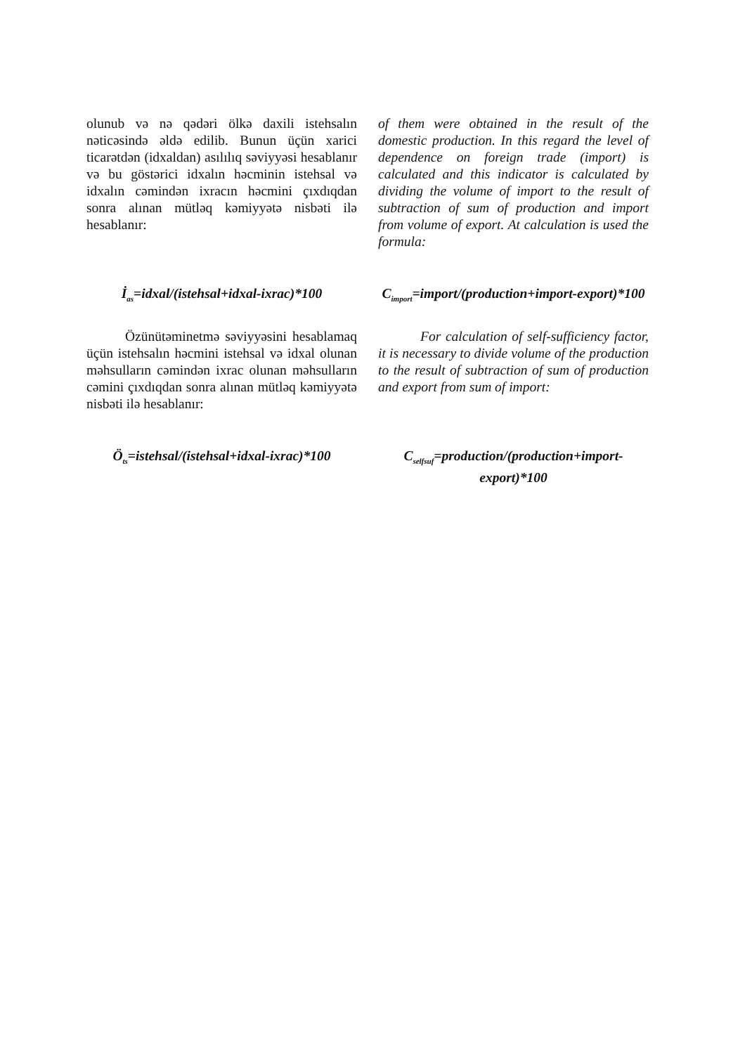olunub və nə qədəri ölkə daxili istehsalın nəticəsində əldə edilib. Bunun üçün xarici ticarətdən (idxaldan) asılılıq səviyyəsi hesablanır və bu göstərici idxalın həcminin istehsal və idxalın cəmindən ixracın həcmini çıxdıqdan sonra alınan mütləq kəmiyyətə nisbəti ilə hesablanır:
of them were obtained in the result of the domestic production. In this regard the level of dependence on foreign trade (import) is calculated and this indicator is calculated by dividing the volume of import to the result of subtraction of sum of production and import from volume of export. At calculation is used the formula:
İ<sub>as</sub>=idxal/(istehsal+idxal-ixrac)*100
C<sub>import</sub>=import/(production+import-export)*100
Özünütəminetmə səviyyəsini hesablamaq üçün istehsalın həcmini istehsal və idxal olunan məhsulların cəmindən ixrac olunan məhsulların cəmini çıxdıqdan sonra alınan mütləq kəmiyyətə nisbəti ilə hesablanır:
For calculation of self-sufficiency factor, it is necessary to divide volume of the production to the result of subtraction of sum of production and export from sum of import:
Ö<sub>ts</sub>=istehsal/(istehsal+idxal-ixrac)*100
C<sub>selfsuf</sub>=production/(production+import-export)*100